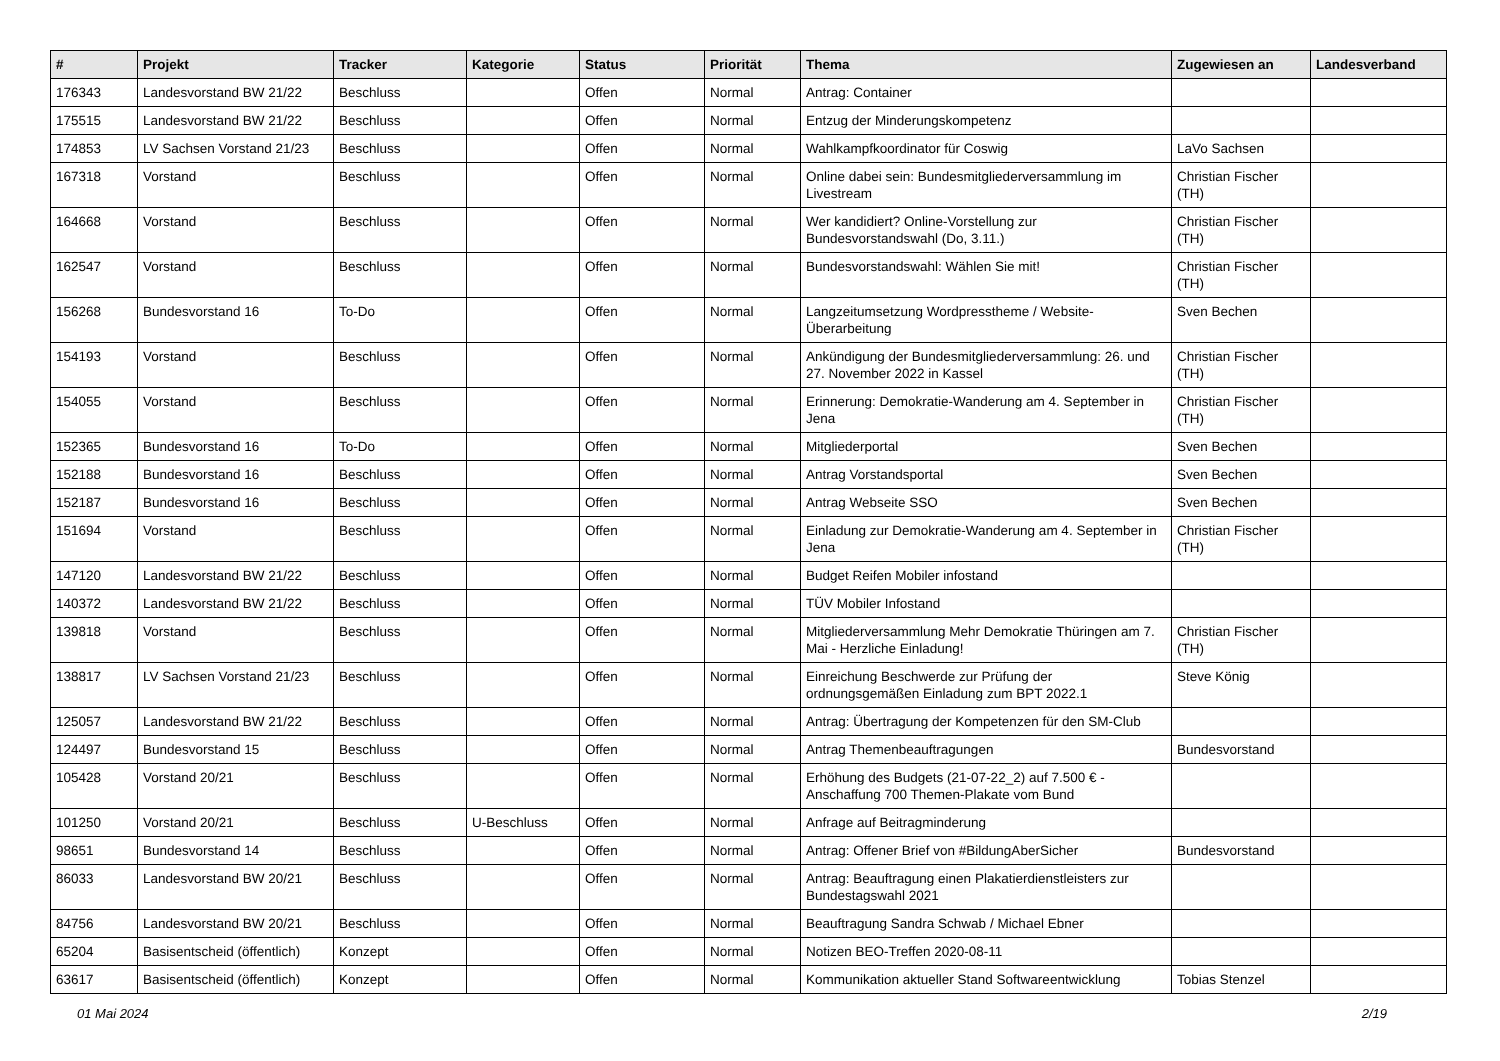| # | Projekt | Tracker | Kategorie | Status | Priorität | Thema | Zugewiesen an | Landesverband |
| --- | --- | --- | --- | --- | --- | --- | --- | --- |
| 176343 | Landesvorstand BW 21/22 | Beschluss | | Offen | Normal | Antrag: Container | | |
| 175515 | Landesvorstand BW 21/22 | Beschluss | | Offen | Normal | Entzug der Minderungskompetenz | | |
| 174853 | LV Sachsen Vorstand 21/23 | Beschluss | | Offen | Normal | Wahlkampfkoordinator für Coswig | LaVo Sachsen | |
| 167318 | Vorstand | Beschluss | | Offen | Normal | Online dabei sein: Bundesmitgliederversammlung im Livestream | Christian Fischer (TH) | |
| 164668 | Vorstand | Beschluss | | Offen | Normal | Wer kandidiert? Online-Vorstellung zur Bundesvorstandswahl (Do, 3.11.) | Christian Fischer (TH) | |
| 162547 | Vorstand | Beschluss | | Offen | Normal | Bundesvorstandswahl: Wählen Sie mit! | Christian Fischer (TH) | |
| 156268 | Bundesvorstand 16 | To-Do | | Offen | Normal | Langzeitumsetzung Wordpresstheme / Website-Überarbeitung | Sven Bechen | |
| 154193 | Vorstand | Beschluss | | Offen | Normal | Ankündigung der Bundesmitgliederversammlung: 26. und 27. November 2022 in Kassel | Christian Fischer (TH) | |
| 154055 | Vorstand | Beschluss | | Offen | Normal | Erinnerung: Demokratie-Wanderung am 4. September in Jena | Christian Fischer (TH) | |
| 152365 | Bundesvorstand 16 | To-Do | | Offen | Normal | Mitgliederportal | Sven Bechen | |
| 152188 | Bundesvorstand 16 | Beschluss | | Offen | Normal | Antrag Vorstandsportal | Sven Bechen | |
| 152187 | Bundesvorstand 16 | Beschluss | | Offen | Normal | Antrag Webseite SSO | Sven Bechen | |
| 151694 | Vorstand | Beschluss | | Offen | Normal | Einladung zur Demokratie-Wanderung am 4. September in Jena | Christian Fischer (TH) | |
| 147120 | Landesvorstand BW 21/22 | Beschluss | | Offen | Normal | Budget Reifen Mobiler infostand | | |
| 140372 | Landesvorstand BW 21/22 | Beschluss | | Offen | Normal | TÜV Mobiler Infostand | | |
| 139818 | Vorstand | Beschluss | | Offen | Normal | Mitgliederversammlung Mehr Demokratie Thüringen am 7. Mai - Herzliche Einladung! | Christian Fischer (TH) | |
| 138817 | LV Sachsen Vorstand 21/23 | Beschluss | | Offen | Normal | Einreichung Beschwerde zur Prüfung der ordnungsgemäßen Einladung zum BPT 2022.1 | Steve König | |
| 125057 | Landesvorstand BW 21/22 | Beschluss | | Offen | Normal | Antrag: Übertragung der Kompetenzen für den SM-Club | | |
| 124497 | Bundesvorstand 15 | Beschluss | | Offen | Normal | Antrag Themenbeauftragungen | Bundesvorstand | |
| 105428 | Vorstand 20/21 | Beschluss | | Offen | Normal | Erhöhung des Budgets (21-07-22_2) auf 7.500 € - Anschaffung 700 Themen-Plakate vom Bund | | |
| 101250 | Vorstand 20/21 | Beschluss | U-Beschluss | Offen | Normal | Anfrage auf Beitragminderung | | |
| 98651 | Bundesvorstand 14 | Beschluss | | Offen | Normal | Antrag: Offener Brief von #BildungAberSicher | Bundesvorstand | |
| 86033 | Landesvorstand BW 20/21 | Beschluss | | Offen | Normal | Antrag: Beauftragung einen Plakatierdienstleisters zur Bundestagswahl 2021 | | |
| 84756 | Landesvorstand BW 20/21 | Beschluss | | Offen | Normal | Beauftragung Sandra Schwab / Michael Ebner | | |
| 65204 | Basisentscheid (öffentlich) | Konzept | | Offen | Normal | Notizen BEO-Treffen 2020-08-11 | | |
| 63617 | Basisentscheid (öffentlich) | Konzept | | Offen | Normal | Kommunikation aktueller Stand Softwareentwicklung | Tobias Stenzel | |
01 Mai 2024 2/19